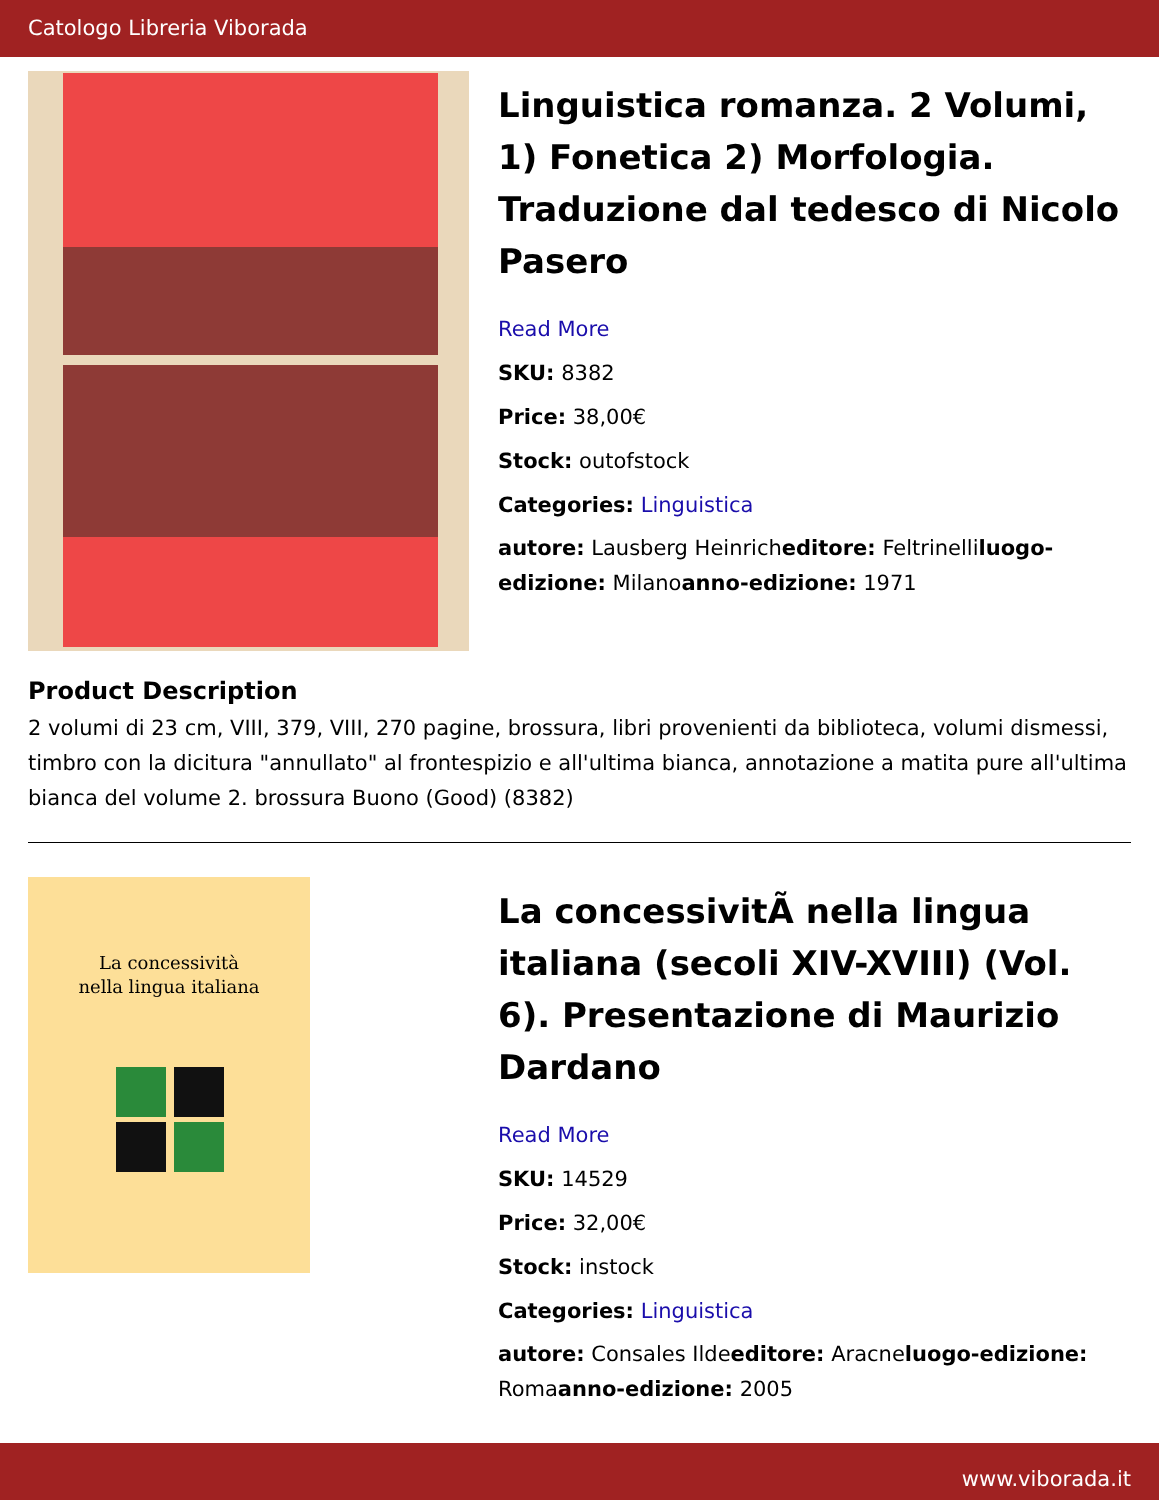Catologo Libreria Viborada
Linguistica romanza. 2 Volumi, 1) Fonetica 2) Morfologia. Traduzione dal tedesco di Nicolo Pasero
Read More
SKU: 8382
Price: 38,00€
Stock: outofstock
Categories: Linguistica
autore: Lausberg Heinricheditore: Feltrinelliluogo-edizione: Milanoanno-edizione: 1971
Product Description
2 volumi di 23 cm, VIII, 379, VIII, 270 pagine, brossura, libri provenienti da biblioteca, volumi dismessi, timbro con la dicitura "annullato" al frontespizio e all'ultima bianca, annotazione a matita pure all'ultima bianca del volume 2. brossura Buono (Good) (8382)
La concessività
nella lingua italiana
La concessivitÃ nella lingua italiana (secoli XIV-XVIII) (Vol. 6). Presentazione di Maurizio Dardano
Read More
SKU: 14529
Price: 32,00€
Stock: instock
Categories: Linguistica
autore: Consales Ildeeditore: Aracneluogo-edizione: Romaanno-edizione: 2005
www.viborada.it